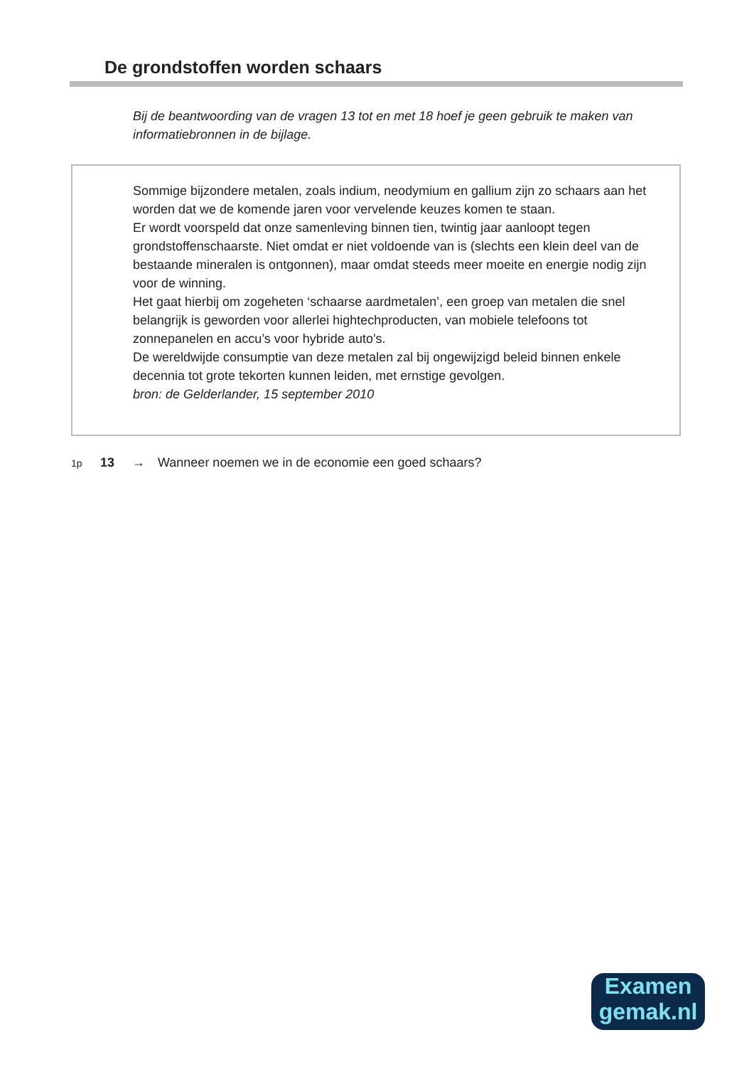De grondstoffen worden schaars
Bij de beantwoording van de vragen 13 tot en met 18 hoef je geen gebruik te maken van informatiebronnen in de bijlage.
Sommige bijzondere metalen, zoals indium, neodymium en gallium zijn zo schaars aan het worden dat we de komende jaren voor vervelende keuzes komen te staan.
Er wordt voorspeld dat onze samenleving binnen tien, twintig jaar aanloopt tegen grondstoffenschaarste. Niet omdat er niet voldoende van is (slechts een klein deel van de bestaande mineralen is ontgonnen), maar omdat steeds meer moeite en energie nodig zijn voor de winning.
Het gaat hierbij om zogeheten ‘schaarse aardmetalen’, een groep van metalen die snel belangrijk is geworden voor allerlei hightechproducten, van mobiele telefoons tot zonnepanelen en accu’s voor hybride auto’s.
De wereldwijde consumptie van deze metalen zal bij ongewijzigd beleid binnen enkele decennia tot grote tekorten kunnen leiden, met ernstige gevolgen.
bron: de Gelderlander, 15 september 2010
1p 13 → Wanneer noemen we in de economie een goed schaars?
Examen
gemak.nl